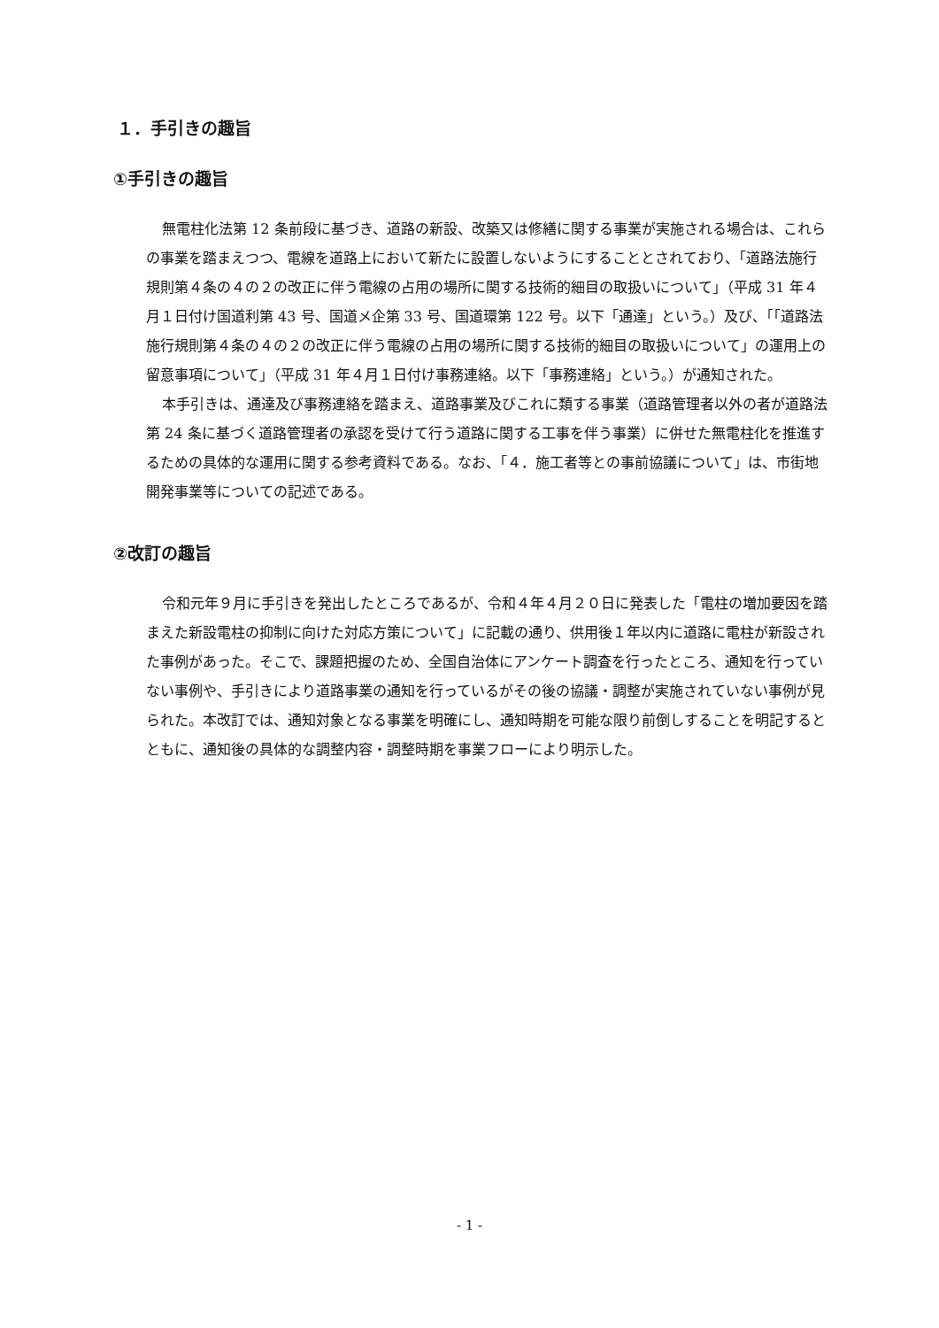１．手引きの趣旨
①手引きの趣旨
無電柱化法第 12 条前段に基づき、道路の新設、改築又は修繕に関する事業が実施される場合は、これらの事業を踏まえつつ、電線を道路上において新たに設置しないようにすることとされており、「道路法施行規則第４条の４の２の改正に伴う電線の占用の場所に関する技術的細目の取扱いについて」（平成 31 年４月１日付け国道利第 43 号、国道メ企第 33 号、国道環第 122 号。以下「通達」という。）及び、「「道路法施行規則第４条の４の２の改正に伴う電線の占用の場所に関する技術的細目の取扱いについて」の運用上の留意事項について」（平成 31 年４月１日付け事務連絡。以下「事務連絡」という。）が通知された。
本手引きは、通達及び事務連絡を踏まえ、道路事業及びこれに類する事業（道路管理者以外の者が道路法第 24 条に基づく道路管理者の承認を受けて行う道路に関する工事を伴う事業）に併せた無電柱化を推進するための具体的な運用に関する参考資料である。なお、「４．施工者等との事前協議について」は、市街地開発事業等についての記述である。
②改訂の趣旨
令和元年９月に手引きを発出したところであるが、令和４年４月２０日に発表した「電柱の増加要因を踏まえた新設電柱の抑制に向けた対応方策について」に記載の通り、供用後１年以内に道路に電柱が新設された事例があった。そこで、課題把握のため、全国自治体にアンケート調査を行ったところ、通知を行っていない事例や、手引きにより道路事業の通知を行っているがその後の協議・調整が実施されていない事例が見られた。本改訂では、通知対象となる事業を明確にし、通知時期を可能な限り前倒しすることを明記するとともに、通知後の具体的な調整内容・調整時期を事業フローにより明示した。
- 1 -